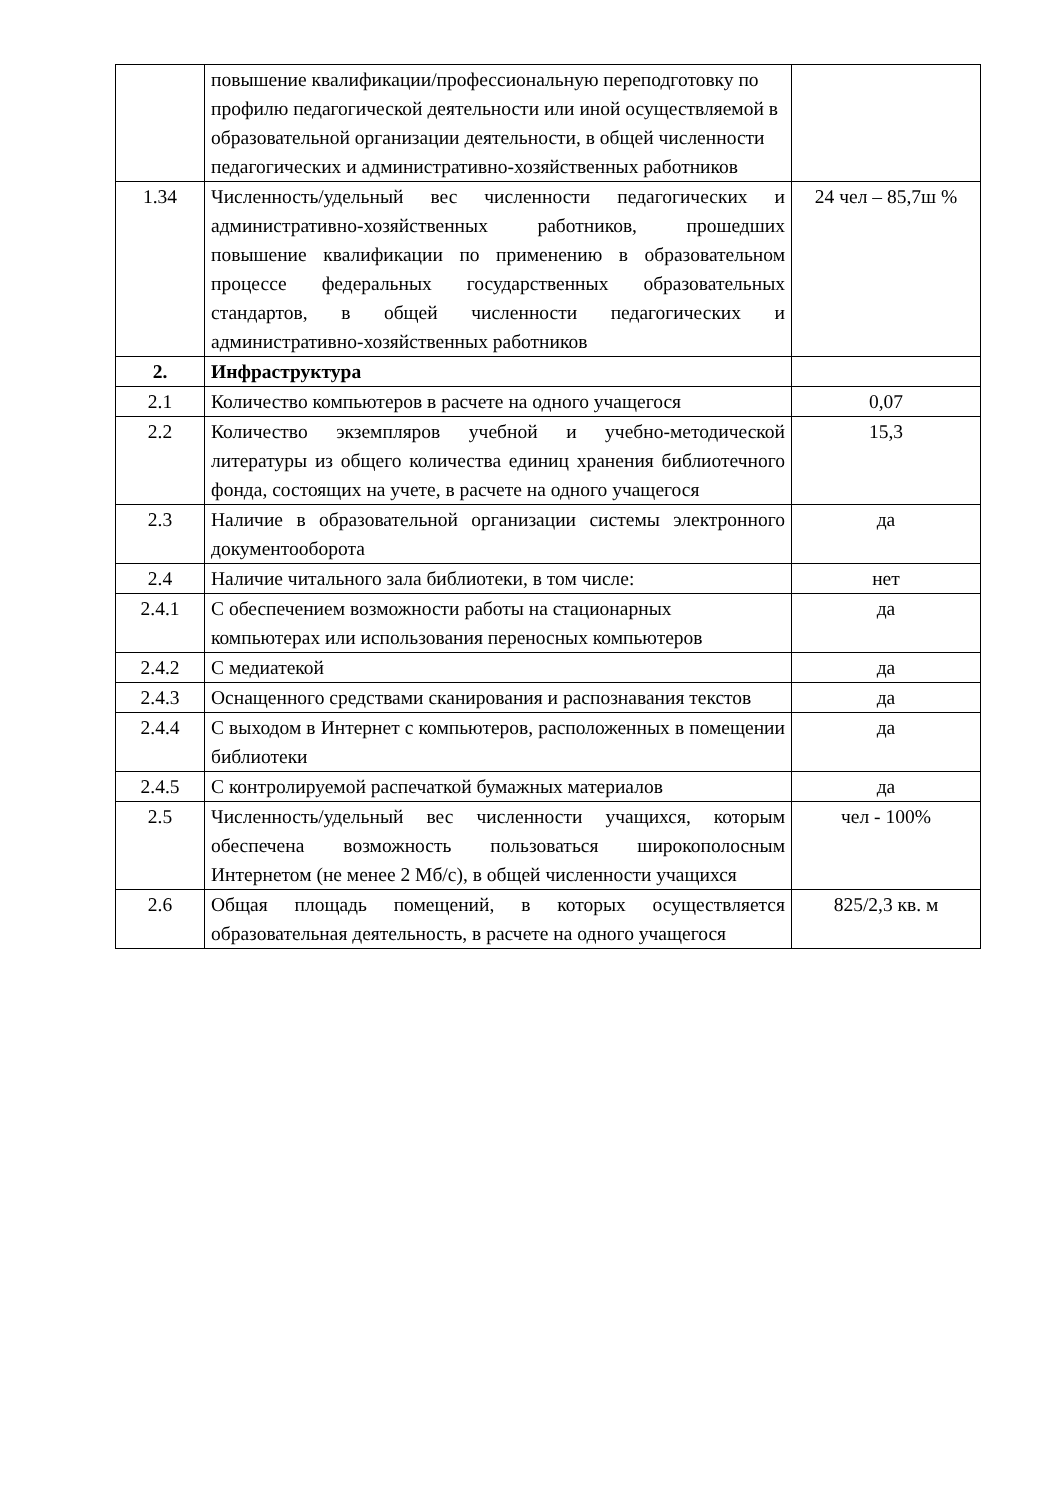| | повышение квалификации/профессиональную переподготовку по профилю педагогической деятельности или иной осуществляемой в образовательной организации деятельности, в общей численности педагогических и административно-хозяйственных работников | |
| 1.34 | Численность/удельный вес численности педагогических и административно-хозяйственных работников, прошедших повышение квалификации по применению в образовательном процессе федеральных государственных образовательных стандартов, в общей численности педагогических и административно-хозяйственных работников | 24 чел – 85,7ш % |
| 2. | Инфраструктура | |
| 2.1 | Количество компьютеров в расчете на одного учащегося | 0,07 |
| 2.2 | Количество экземпляров учебной и учебно-методической литературы из общего количества единиц хранения библиотечного фонда, состоящих на учете, в расчете на одного учащегося | 15,3 |
| 2.3 | Наличие в образовательной организации системы электронного документооборота | да |
| 2.4 | Наличие читального зала библиотеки, в том числе: | нет |
| 2.4.1 | С обеспечением возможности работы на стационарных компьютерах или использования переносных компьютеров | да |
| 2.4.2 | С медиатекой | да |
| 2.4.3 | Оснащенного средствами сканирования и распознавания текстов | да |
| 2.4.4 | С выходом в Интернет с компьютеров, расположенных в помещении библиотеки | да |
| 2.4.5 | С контролируемой распечаткой бумажных материалов | да |
| 2.5 | Численность/удельный вес численности учащихся, которым обеспечена возможность пользоваться широкополосным Интернетом (не менее 2 Мб/с), в общей численности учащихся | чел - 100% |
| 2.6 | Общая площадь помещений, в которых осуществляется образовательная деятельность, в расчете на одного учащегося | 825/2,3 кв. м |